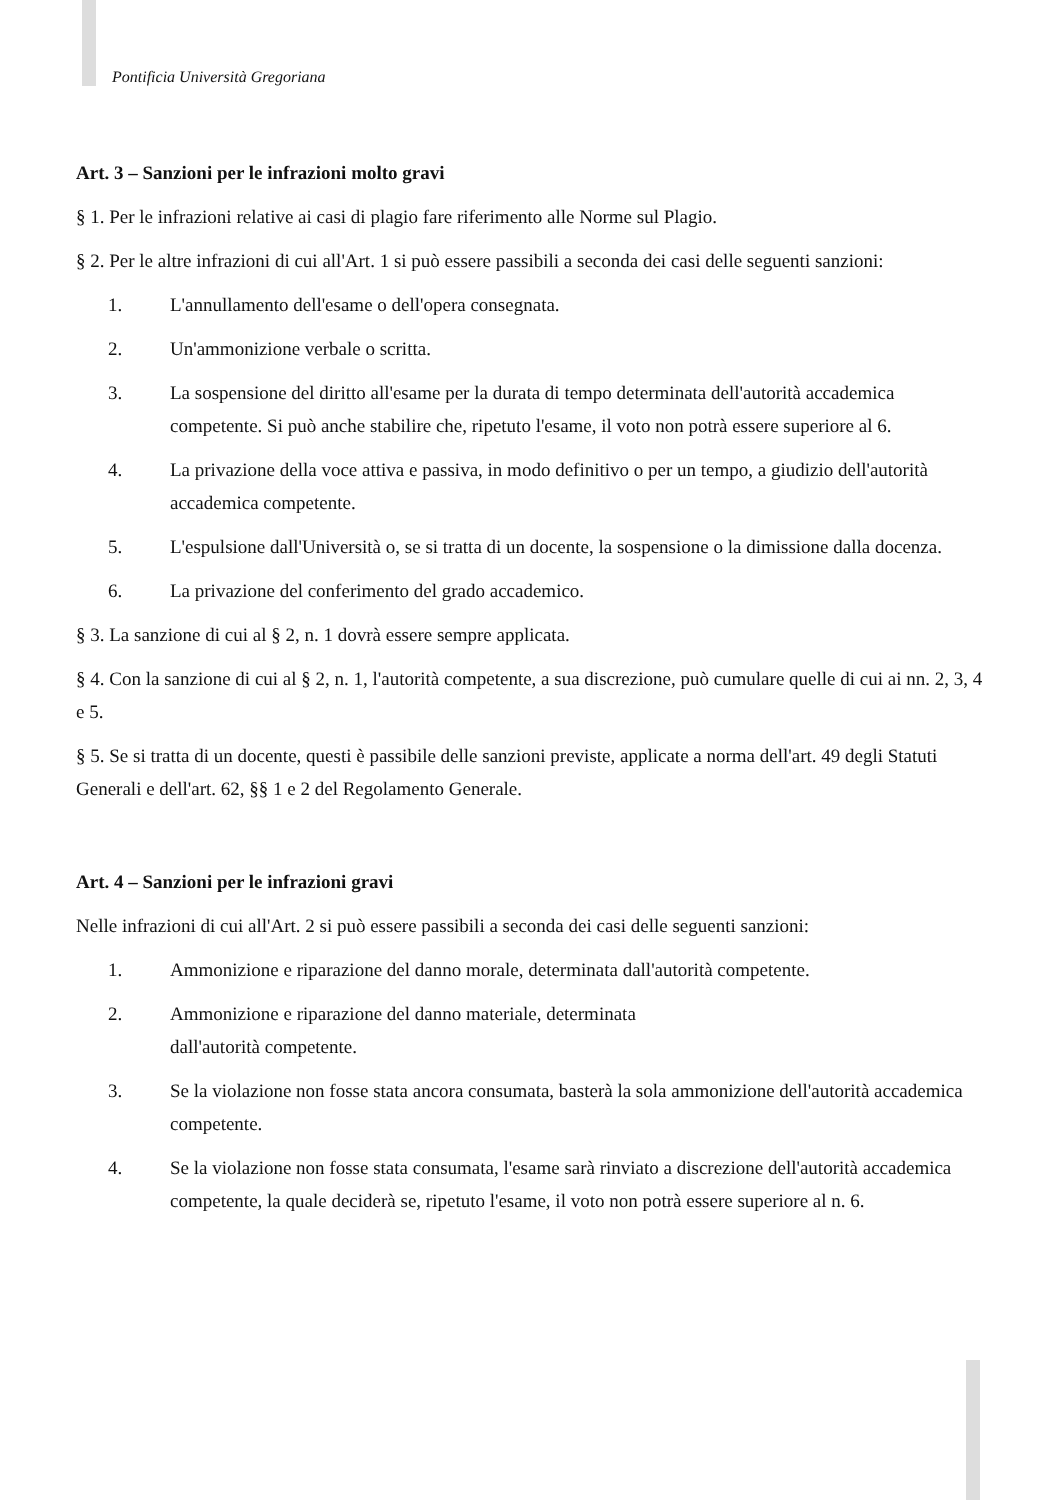Pontificia Università Gregoriana
Art. 3 – Sanzioni per le infrazioni molto gravi
§ 1. Per le infrazioni relative ai casi di plagio fare riferimento alle Norme sul Plagio.
§ 2. Per le altre infrazioni di cui all'Art. 1 si può essere passibili a seconda dei casi delle seguenti sanzioni:
1. L'annullamento dell'esame o dell'opera consegnata.
2. Un'ammonizione verbale o scritta.
3. La sospensione del diritto all'esame per la durata di tempo determinata dell'autorità accademica competente. Si può anche stabilire che, ripetuto l'esame, il voto non potrà essere superiore al 6.
4. La privazione della voce attiva e passiva, in modo definitivo o per un tempo, a giudizio dell'autorità accademica competente.
5. L'espulsione dall'Università o, se si tratta di un docente, la sospensione o la dimissione dalla docenza.
6. La privazione del conferimento del grado accademico.
§ 3. La sanzione di cui al § 2, n. 1 dovrà essere sempre applicata.
§ 4. Con la sanzione di cui al § 2, n. 1, l'autorità competente, a sua discrezione, può cumulare quelle di cui ai nn. 2, 3, 4 e 5.
§ 5. Se si tratta di un docente, questi è passibile delle sanzioni previste, applicate a norma dell'art. 49 degli Statuti Generali e dell'art. 62, §§ 1 e 2 del Regolamento Generale.
Art. 4 – Sanzioni per le infrazioni gravi
Nelle infrazioni di cui all'Art. 2 si può essere passibili a seconda dei casi delle seguenti sanzioni:
1. Ammonizione e riparazione del danno morale, determinata dall'autorità competente.
2. Ammonizione e riparazione del danno materiale, determinata
dall'autorità competente.
3. Se la violazione non fosse stata ancora consumata, basterà la sola ammonizione dell'autorità accademica competente.
4. Se la violazione non fosse stata consumata, l'esame sarà rinviato a discrezione dell'autorità accademica competente, la quale deciderà se, ripetuto l'esame, il voto non potrà essere superiore al n. 6.